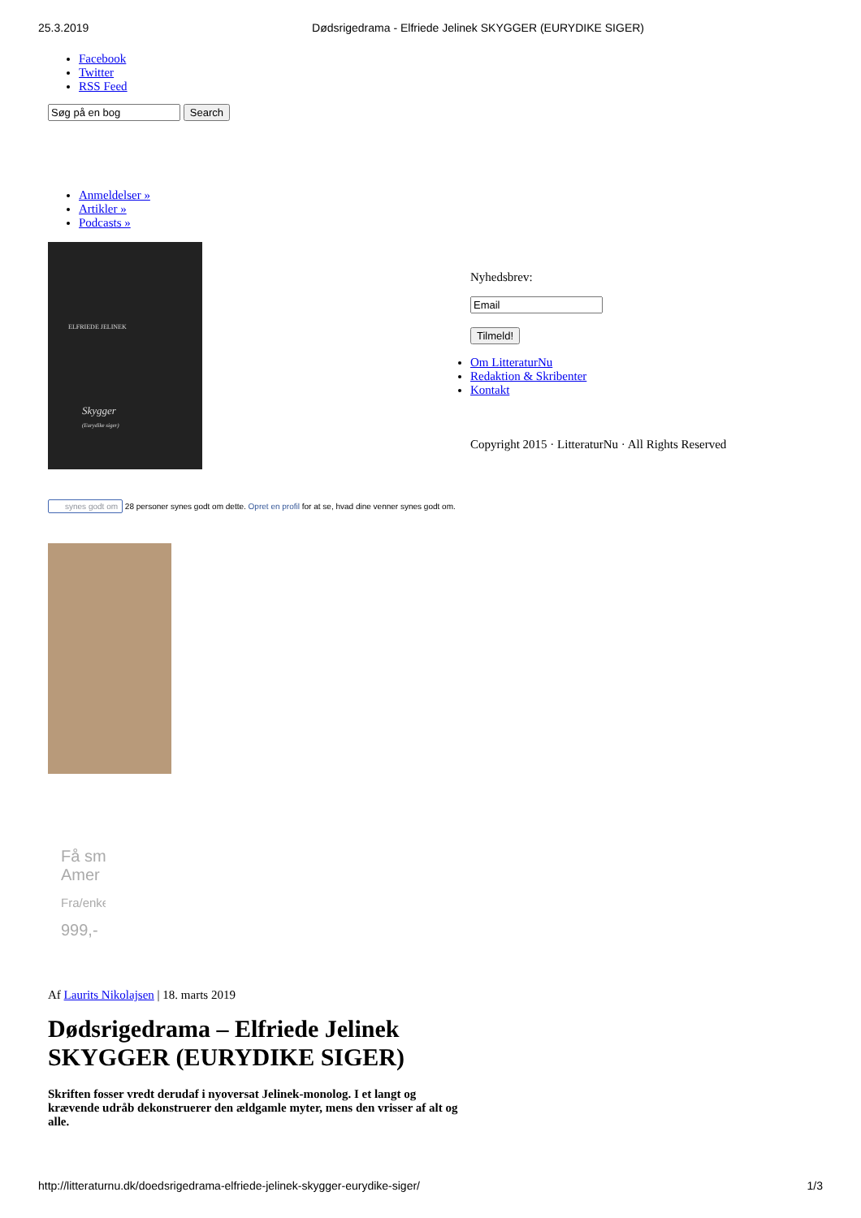25.3.2019 Dødsrigedrama - Elfriede Jelinek SKYGGER (EURYDIKE SIGER)
Facebook
Twitter
RSS Feed
Search
Anmeldelser »
Artikler »
Podcasts »
ELFRIEDE JELINEK
Skygger
(Eurydike siger)
synes godt om 28 personer synes godt om dette. Opret en profil for at se, hvad dine venner synes godt om.
Få sm
Amer
Fra/enke
999,-
Af Laurits Nikolajsen | 18. marts 2019
Dødsrigedrama – Elfriede Jelinek SKYGGER (EURYDIKE SIGER)
Skriften fosser vredt derudaf i nyoversat Jelinek-monolog. I et langt og krævende udråb dekonstruerer den ældgamle myter, mens den vrisser af alt og alle.
Nyhedsbrev:
Tilmeld!
Om LitteraturNu
Redaktion & Skribenter
Kontakt
Copyright 2015 · LitteraturNu · All Rights Reserved
http://litteraturnu.dk/doedsrigedrama-elfriede-jelinek-skygger-eurydike-siger/ 1/3